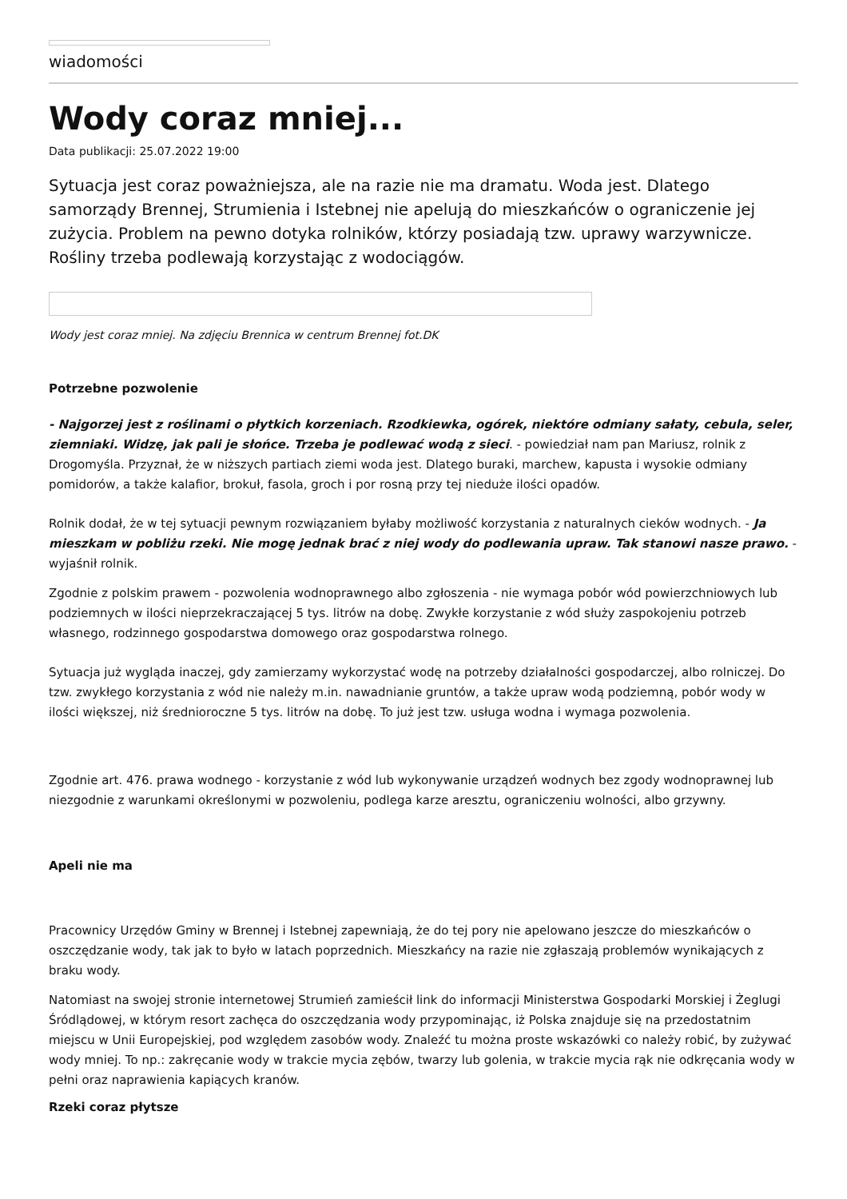wiadomości
Wody coraz mniej...
Data publikacji: 25.07.2022 19:00
Sytuacja jest coraz poważniejsza, ale na razie nie ma dramatu. Woda jest. Dlatego samorządy Brennej, Strumienia i Istebnej nie apelują do mieszkańców o ograniczenie jej zużycia. Problem na pewno dotyka rolników, którzy posiadają tzw. uprawy warzywnicze. Rośliny trzeba podlewają korzystając z wodociągów.
Wody jest coraz mniej. Na zdjęciu Brennica w centrum Brennej fot.DK
Potrzebne pozwolenie
- Najgorzej jest z roślinami o płytkich korzeniach. Rzodkiewka, ogórek, niektóre odmiany sałaty, cebula, seler, ziemniaki. Widzę, jak pali je słońce. Trzeba je podlewać wodą z sieci. - powiedział nam pan Mariusz, rolnik z Drogomyśla. Przyznał, że w niższych partiach ziemi woda jest. Dlatego buraki, marchew, kapusta i wysokie odmiany pomidorów, a także kalafior, brokuł, fasola, groch i por rosną przy tej nieduże ilości opadów.
Rolnik dodał, że w tej sytuacji pewnym rozwiązaniem byłaby możliwość korzystania z naturalnych cieków wodnych. - Ja mieszkam w pobliżu rzeki. Nie mogę jednak brać z niej wody do podlewania upraw. Tak stanowi nasze prawo. - wyjaśnił rolnik.
Zgodnie z polskim prawem - pozwolenia wodnoprawnego albo zgłoszenia - nie wymaga pobór wód powierzchniowych lub podziemnych w ilości nieprzekraczającej 5 tys. litrów na dobę. Zwykłe korzystanie z wód służy zaspokojeniu potrzeb własnego, rodzinnego gospodarstwa domowego oraz gospodarstwa rolnego.
Sytuacja już wygląda inaczej, gdy zamierzamy wykorzystać wodę na potrzeby działalności gospodarczej, albo rolniczej. Do tzw. zwykłego korzystania z wód nie należy m.in. nawadnianie gruntów, a także upraw wodą podziemną, pobór wody w ilości większej, niż średnioroczne 5 tys. litrów na dobę. To już jest tzw. usługa wodna i wymaga pozwolenia.
Zgodnie art. 476. prawa wodnego - korzystanie z wód lub wykonywanie urządzeń wodnych bez zgody wodnoprawnej lub niezgodnie z warunkami określonymi w pozwoleniu, podlega karze aresztu, ograniczeniu wolności, albo grzywny.
Apeli nie ma
Pracownicy Urzędów Gminy w Brennej i Istebnej zapewniają, że do tej pory nie apelowano jeszcze do mieszkańców o oszczędzanie wody, tak jak to było w latach poprzednich. Mieszkańcy na razie nie zgłaszają problemów wynikających z braku wody.
Natomiast na swojej stronie internetowej Strumień zamieścił link do informacji Ministerstwa Gospodarki Morskiej i Żeglugi Śródlądowej, w którym resort zachęca do oszczędzania wody przypominając, iż Polska znajduje się na przedostatnim miejscu w Unii Europejskiej, pod względem zasobów wody. Znaleźć tu można proste wskazówki co należy robić, by zużywać wody mniej. To np.: zakręcanie wody w trakcie mycia zębów, twarzy lub golenia, w trakcie mycia rąk nie odkręcania wody w pełni oraz naprawienia kapiących kranów.
Rzeki coraz płytsze